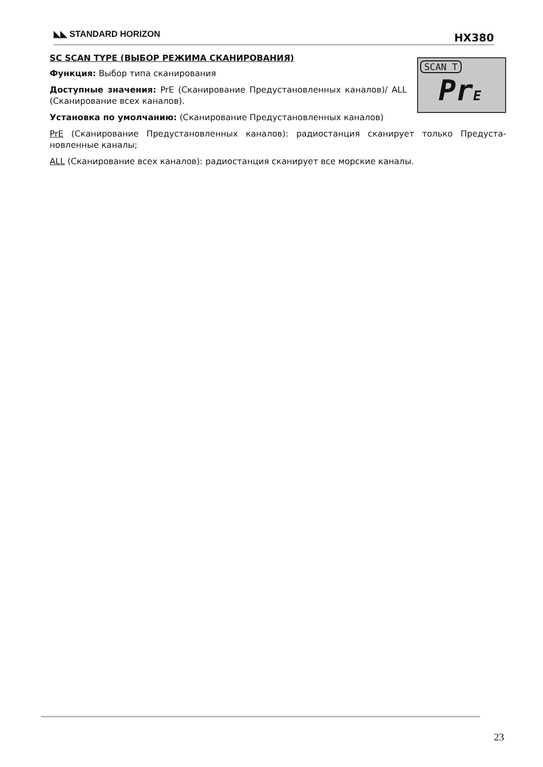◣◣ STANDARD HORIZON HX380
SCAN T
PrE
SC SCAN TYPE (ВЫБОР РЕЖИМА СКАНИРОВАНИЯ)
Функция: Выбор типа сканирования
Доступные значения: PrE (Сканирование Предустановленных каналов)/ ALL (Сканирование всех каналов).
Установка по умолчанию: (Сканирование Предустановленных каналов)
PrE (Сканирование Предустановленных каналов): радиостанция сканирует только Предуста­новленные каналы;
ALL (Сканирование всех каналов): радиостанция сканирует все морские каналы.
23